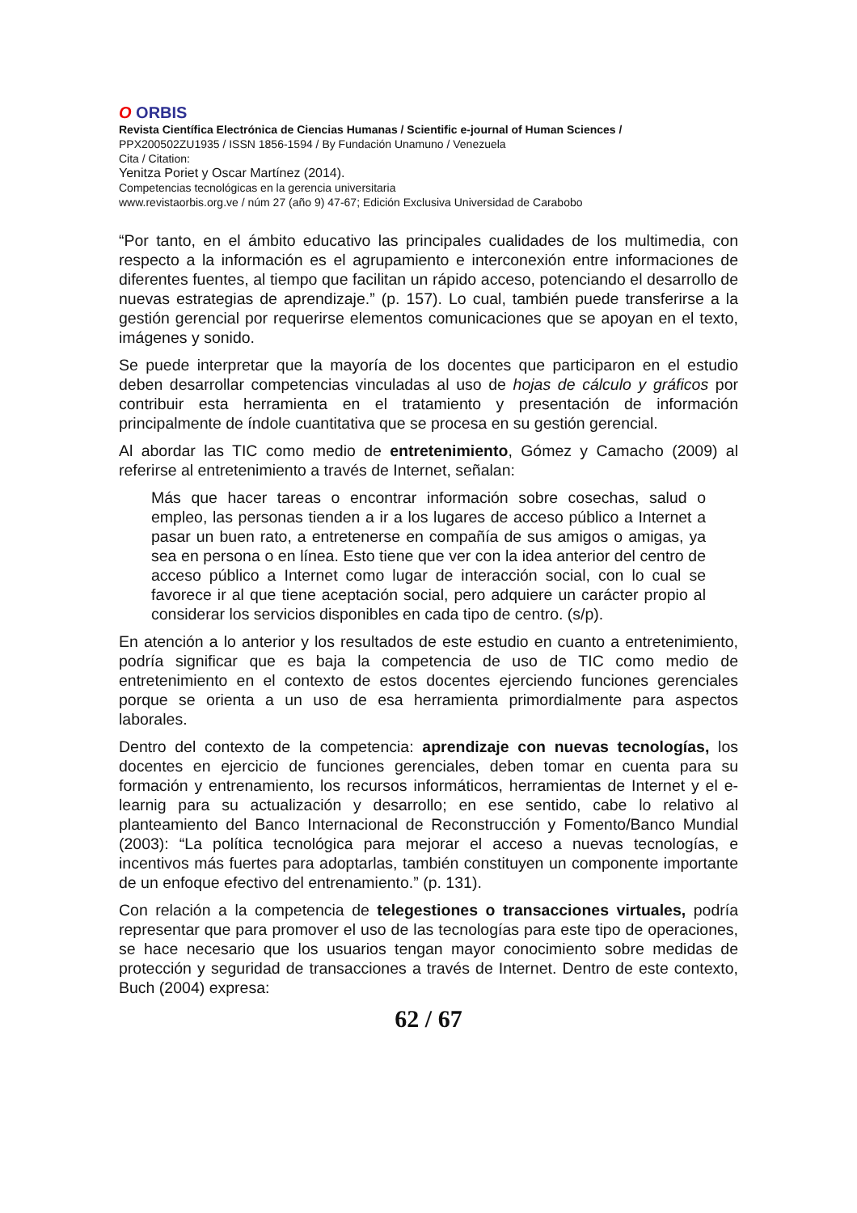O ORBIS
Revista Científica Electrónica de Ciencias Humanas / Scientific e-journal of Human Sciences /
PPX200502ZU1935 / ISSN 1856-1594 / By Fundación Unamuno / Venezuela
Cita / Citation:
Yenitza Poriet y Oscar Martínez (2014).
Competencias tecnológicas en la gerencia universitaria
www.revistaorbis.org.ve / núm 27 (año 9) 47-67; Edición Exclusiva Universidad de Carabobo
“Por tanto, en el ámbito educativo las principales cualidades de los multimedia, con respecto a la información es el agrupamiento e interconexión entre informaciones de diferentes fuentes, al tiempo que facilitan un rápido acceso, potenciando el desarrollo de nuevas estrategias de aprendizaje.” (p. 157). Lo cual, también puede transferirse a la gestión gerencial por requerirse elementos comunicaciones que se apoyan en el texto, imágenes y sonido.
Se puede interpretar que la mayoría de los docentes que participaron en el estudio deben desarrollar competencias vinculadas al uso de hojas de cálculo y gráficos por contribuir esta herramienta en el tratamiento y presentación de información principalmente de índole cuantitativa que se procesa en su gestión gerencial.
Al abordar las TIC como medio de entretenimiento, Gómez y Camacho (2009) al referirse al entretenimiento a través de Internet, señalan:
Más que hacer tareas o encontrar información sobre cosechas, salud o empleo, las personas tienden a ir a los lugares de acceso público a Internet a pasar un buen rato, a entretenerse en compañía de sus amigos o amigas, ya sea en persona o en línea. Esto tiene que ver con la idea anterior del centro de acceso público a Internet como lugar de interacción social, con lo cual se favorece ir al que tiene aceptación social, pero adquiere un carácter propio al considerar los servicios disponibles en cada tipo de centro. (s/p).
En atención a lo anterior y los resultados de este estudio en cuanto a entretenimiento, podría significar que es baja la competencia de uso de TIC como medio de entretenimiento en el contexto de estos docentes ejerciendo funciones gerenciales porque se orienta a un uso de esa herramienta primordialmente para aspectos laborales.
Dentro del contexto de la competencia: aprendizaje con nuevas tecnologías, los docentes en ejercicio de funciones gerenciales, deben tomar en cuenta para su formación y entrenamiento, los recursos informáticos, herramientas de Internet y el e-learnig para su actualización y desarrollo; en ese sentido, cabe lo relativo al planteamiento del Banco Internacional de Reconstrucción y Fomento/Banco Mundial (2003): “La política tecnológica para mejorar el acceso a nuevas tecnologías, e incentivos más fuertes para adoptarlas, también constituyen un componente importante de un enfoque efectivo del entrenamiento.” (p. 131).
Con relación a la competencia de telegestiones o transacciones virtuales, podría representar que para promover el uso de las tecnologías para este tipo de operaciones, se hace necesario que los usuarios tengan mayor conocimiento sobre medidas de protección y seguridad de transacciones a través de Internet. Dentro de este contexto, Buch (2004) expresa:
62 / 67